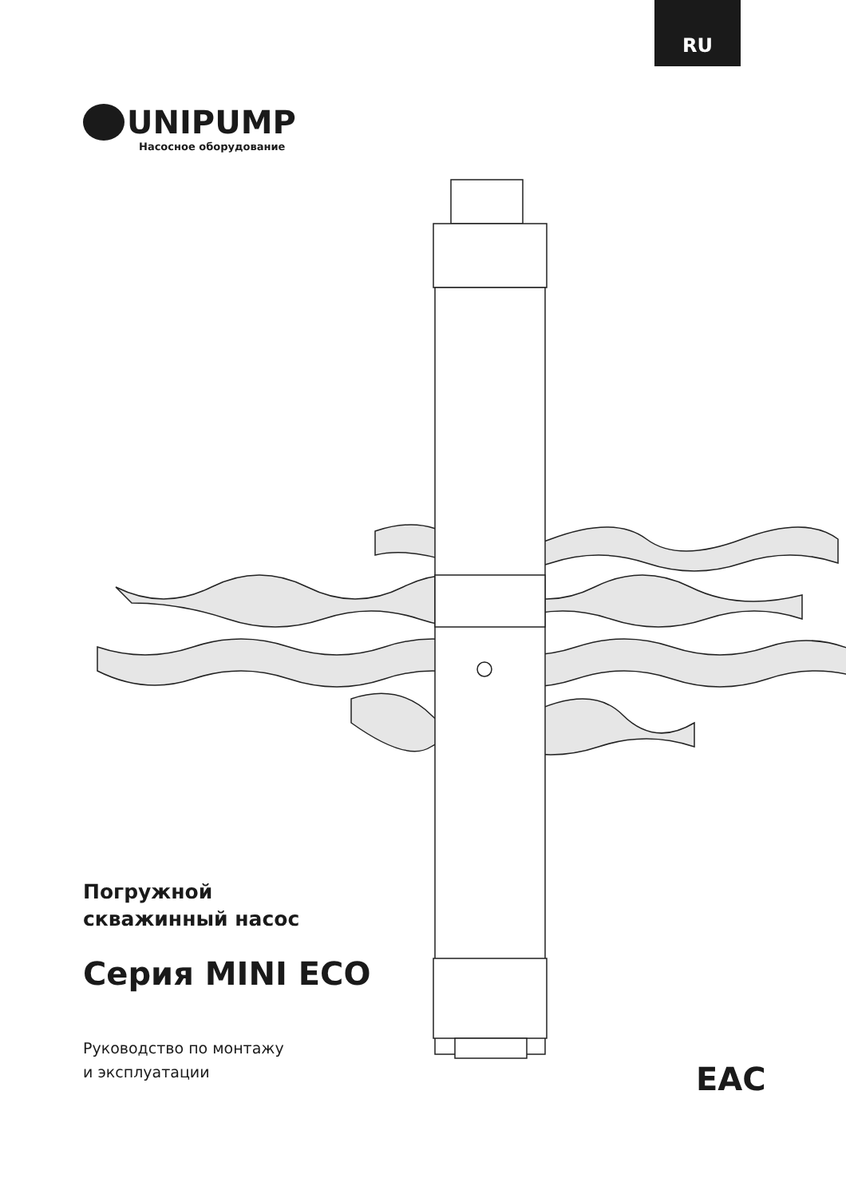RU
UNIPUMP
Насосное оборудование
Погружной
скважинный насос
Серия MINI ECO
Руководство по монтажу
и эксплуатации
EAC